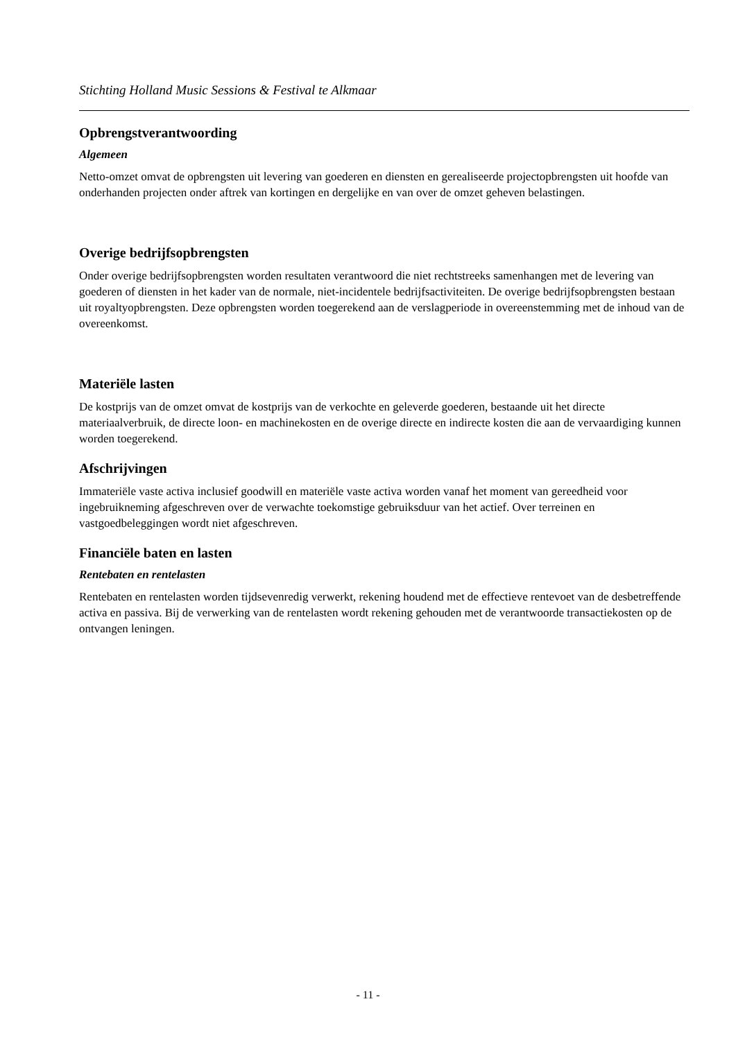Stichting Holland Music Sessions & Festival te Alkmaar
Opbrengstverantwoording
Algemeen
Netto-omzet omvat de opbrengsten uit levering van goederen en diensten en gerealiseerde projectopbrengsten uit hoofde van onderhanden projecten onder aftrek van kortingen en dergelijke en van over de omzet geheven belastingen.
Overige bedrijfsopbrengsten
Onder overige bedrijfsopbrengsten worden resultaten verantwoord die niet rechtstreeks samenhangen met de levering van goederen of diensten in het kader van de normale, niet-incidentele bedrijfsactiviteiten. De overige bedrijfsopbrengsten bestaan uit royaltyopbrengsten. Deze opbrengsten worden toegerekend aan de verslagperiode in overeenstemming met de inhoud van de overeenkomst.
Materiële lasten
De kostprijs van de omzet omvat de kostprijs van de verkochte en geleverde goederen, bestaande uit het directe materiaalverbruik, de directe loon- en machinekosten en de overige directe en indirecte kosten die aan de vervaardiging kunnen worden toegerekend.
Afschrijvingen
Immateriële vaste activa inclusief goodwill en materiële vaste activa worden vanaf het moment van gereedheid voor ingebruikneming afgeschreven over de verwachte toekomstige gebruiksduur van het actief. Over terreinen en vastgoedbeleggingen wordt niet afgeschreven.
Financiële baten en lasten
Rentebaten en rentelasten
Rentebaten en rentelasten worden tijdsevenredig verwerkt, rekening houdend met de effectieve rentevoet van de desbetreffende activa en passiva. Bij de verwerking van de rentelasten wordt rekening gehouden met de verantwoorde transactiekosten op de ontvangen leningen.
- 11 -